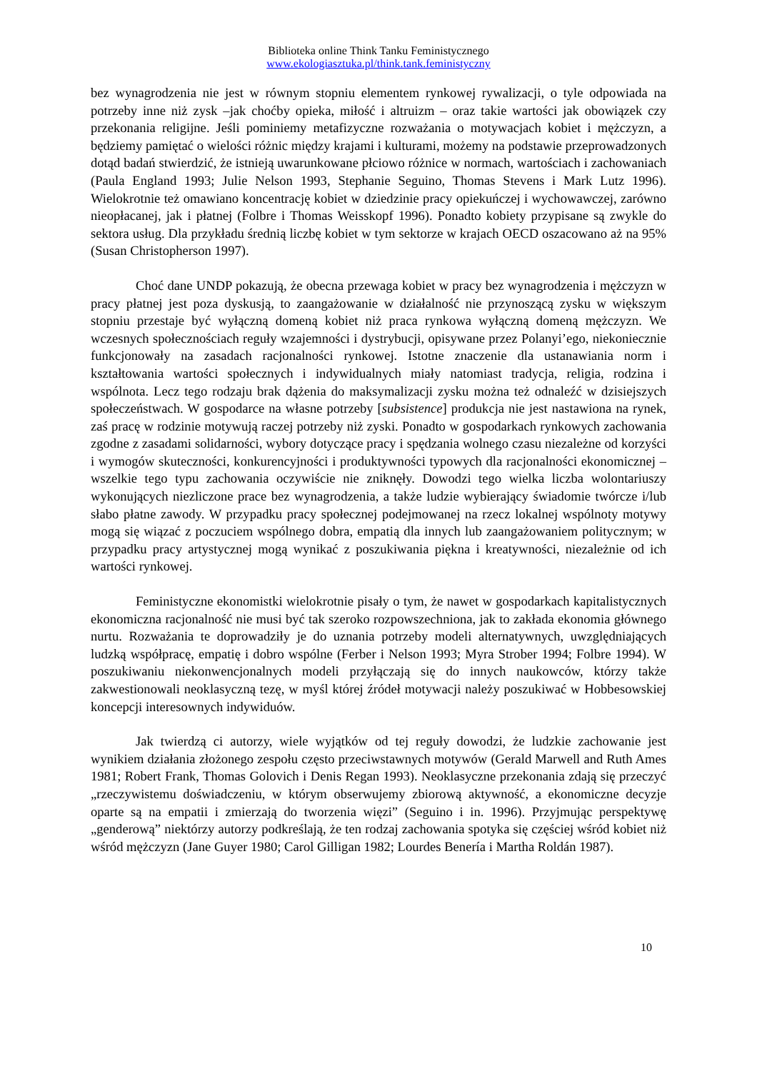Biblioteka online Think Tanku Feministycznego
www.ekologiasztuka.pl/think.tank.feministyczny
bez wynagrodzenia nie jest w równym stopniu elementem rynkowej rywalizacji, o tyle odpowiada na potrzeby inne niż zysk –jak choćby opieka, miłość i altruizm – oraz takie wartości jak obowiązek czy przekonania religijne. Jeśli pominiemy metafizyczne rozważania o motywacjach kobiet i mężczyzn, a będziemy pamiętać o wielości różnic między krajami i kulturami, możemy na podstawie przeprowadzonych dotąd badań stwierdzić, że istnieją uwarunkowane płciowo różnice w normach, wartościach i zachowaniach (Paula England 1993; Julie Nelson 1993, Stephanie Seguino, Thomas Stevens i Mark Lutz 1996). Wielokrotnie też omawiano koncentrację kobiet w dziedzinie pracy opiekuńczej i wychowawczej, zarówno nieopłacanej, jak i płatnej (Folbre i Thomas Weisskopf 1996). Ponadto kobiety przypisane są zwykle do sektora usług. Dla przykładu średnią liczbę kobiet w tym sektorze w krajach OECD oszacowano aż na 95% (Susan Christopherson 1997).
Choć dane UNDP pokazują, że obecna przewaga kobiet w pracy bez wynagrodzenia i mężczyzn w pracy płatnej jest poza dyskusją, to zaangażowanie w działalność nie przynoszącą zysku w większym stopniu przestaje być wyłączną domeną kobiet niż praca rynkowa wyłączną domeną mężczyzn. We wczesnych społecznościach reguły wzajemności i dystrybucji, opisywane przez Polanyi’ego, niekoniecznie funkcjonowały na zasadach racjonalności rynkowej. Istotne znaczenie dla ustanawiania norm i kształtowania wartości społecznych i indywidualnych miały natomiast tradycja, religia, rodzina i wspólnota. Lecz tego rodzaju brak dążenia do maksymalizacji zysku można też odnaleźć w dzisiejszych społeczeństwach. W gospodarce na własne potrzeby [subsistence] produkcja nie jest nastawiona na rynek, zaś pracę w rodzinie motywują raczej potrzeby niż zyski. Ponadto w gospodarkach rynkowych zachowania zgodne z zasadami solidarności, wybory dotyczące pracy i spędzania wolnego czasu niezależne od korzyści i wymogów skuteczności, konkurencyjności i produktywności typowych dla racjonalności ekonomicznej – wszelkie tego typu zachowania oczywiście nie zniknęły. Dowodzi tego wielka liczba wolontariuszy wykonujących niezliczone prace bez wynagrodzenia, a także ludzie wybierający świadomie twórcze i/lub słabo płatne zawody. W przypadku pracy społecznej podejmowanej na rzecz lokalnej wspólnoty motywy mogą się wiązać z poczuciem wspólnego dobra, empatią dla innych lub zaangażowaniem politycznym; w przypadku pracy artystycznej mogą wynikać z poszukiwania piękna i kreatywności, niezależnie od ich wartości rynkowej.
Feministyczne ekonomistki wielokrotnie pisały o tym, że nawet w gospodarkach kapitalistycznych ekonomiczna racjonalność nie musi być tak szeroko rozpowszechniona, jak to zakłada ekonomia głównego nurtu. Rozważania te doprowadziły je do uznania potrzeby modeli alternatywnych, uwzględniających ludzką współpracę, empatię i dobro wspólne (Ferber i Nelson 1993; Myra Strober 1994; Folbre 1994). W poszukiwaniu niekonwencjonalnych modeli przyłączają się do innych naukowców, którzy także zakwestionowali neoklasyczną tezę, w myśl której źródeł motywacji należy poszukiwać w Hobbesowskiej koncepcji interesownych indywiduów.
Jak twierdzą ci autorzy, wiele wyjątków od tej reguły dowodzi, że ludzkie zachowanie jest wynikiem działania złożonego zespołu często przeciwstawnych motywów (Gerald Marwell and Ruth Ames 1981; Robert Frank, Thomas Golovich i Denis Regan 1993). Neoklasyczne przekonania zdają się przeczyć „rzeczywistemu doświadczeniu, w którym obserwujemy zbiorową aktywność, a ekonomiczne decyzje oparte są na empatii i zmierzają do tworzenia więzi” (Seguino i in. 1996). Przyjmując perspektywę „genderową” niektórzy autorzy podkreślają, że ten rodzaj zachowania spotyka się częściej wśród kobiet niż wśród mężczyzn (Jane Guyer 1980; Carol Gilligan 1982; Lourdes Benería i Martha Roldán 1987).
10